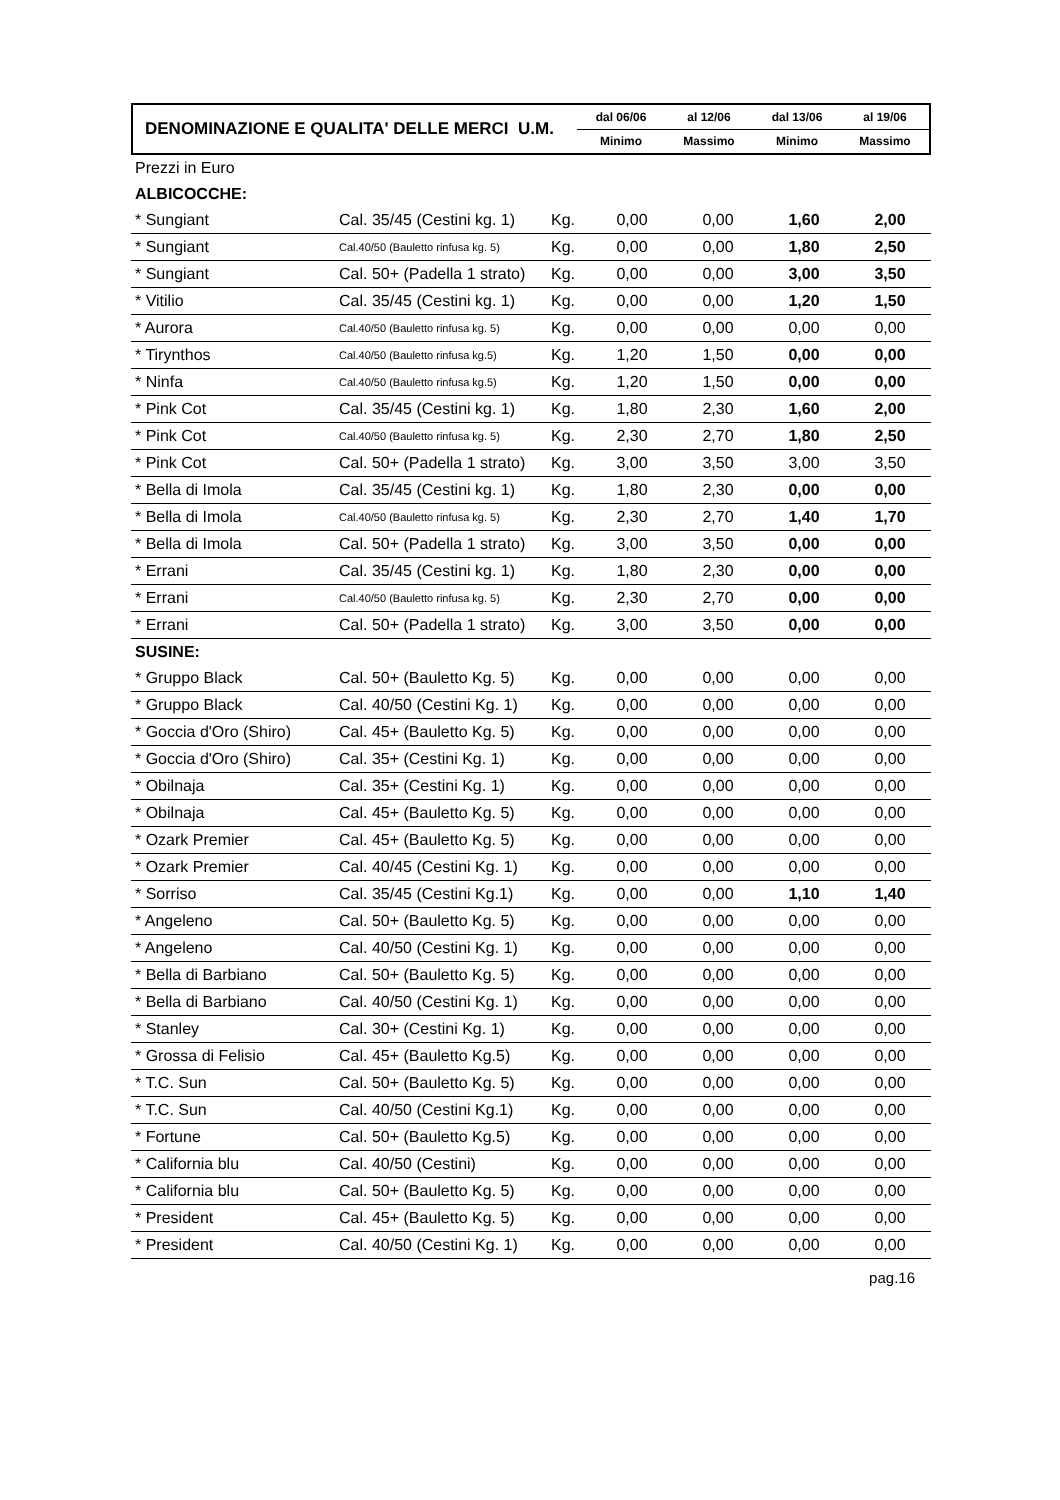| DENOMINAZIONE E QUALITA' DELLE MERCI U.M. | dal 06/06 | al 12/06 | dal 13/06 | al 19/06 |
| | Minimo | Massimo | Minimo | Massimo |
| Prezzi in Euro | | | | | | |
| ALBICOCCHE: | | | | | | |
| * Sungiant | Cal. 35/45 (Cestini kg. 1) | Kg. | 0,00 | 0,00 | 1,60 | 2,00 |
| * Sungiant | Cal.40/50 (Bauletto rinfusa kg. 5) | Kg. | 0,00 | 0,00 | 1,80 | 2,50 |
| * Sungiant | Cal. 50+ (Padella 1 strato) | Kg. | 0,00 | 0,00 | 3,00 | 3,50 |
| * Vitilio | Cal. 35/45 (Cestini kg. 1) | Kg. | 0,00 | 0,00 | 1,20 | 1,50 |
| * Aurora | Cal.40/50 (Bauletto rinfusa kg. 5) | Kg. | 0,00 | 0,00 | 0,00 | 0,00 |
| * Tirynthos | Cal.40/50 (Bauletto rinfusa kg.5) | Kg. | 1,20 | 1,50 | 0,00 | 0,00 |
| * Ninfa | Cal.40/50 (Bauletto rinfusa kg.5) | Kg. | 1,20 | 1,50 | 0,00 | 0,00 |
| * Pink Cot | Cal. 35/45 (Cestini kg. 1) | Kg. | 1,80 | 2,30 | 1,60 | 2,00 |
| * Pink Cot | Cal.40/50 (Bauletto rinfusa kg. 5) | Kg. | 2,30 | 2,70 | 1,80 | 2,50 |
| * Pink Cot | Cal. 50+ (Padella 1 strato) | Kg. | 3,00 | 3,50 | 3,00 | 3,50 |
| * Bella di Imola | Cal. 35/45 (Cestini kg. 1) | Kg. | 1,80 | 2,30 | 0,00 | 0,00 |
| * Bella di Imola | Cal.40/50 (Bauletto rinfusa kg. 5) | Kg. | 2,30 | 2,70 | 1,40 | 1,70 |
| * Bella di Imola | Cal. 50+ (Padella 1 strato) | Kg. | 3,00 | 3,50 | 0,00 | 0,00 |
| * Errani | Cal. 35/45 (Cestini kg. 1) | Kg. | 1,80 | 2,30 | 0,00 | 0,00 |
| * Errani | Cal.40/50 (Bauletto rinfusa kg. 5) | Kg. | 2,30 | 2,70 | 0,00 | 0,00 |
| * Errani | Cal. 50+ (Padella 1 strato) | Kg. | 3,00 | 3,50 | 0,00 | 0,00 |
| SUSINE: | | | | | | |
| * Gruppo Black | Cal. 50+ (Bauletto Kg. 5) | Kg. | 0,00 | 0,00 | 0,00 | 0,00 |
| * Gruppo Black | Cal. 40/50 (Cestini Kg. 1) | Kg. | 0,00 | 0,00 | 0,00 | 0,00 |
| * Goccia d'Oro (Shiro) | Cal. 45+ (Bauletto Kg. 5) | Kg. | 0,00 | 0,00 | 0,00 | 0,00 |
| * Goccia d'Oro (Shiro) | Cal. 35+ (Cestini Kg. 1) | Kg. | 0,00 | 0,00 | 0,00 | 0,00 |
| * Obilnaja | Cal. 35+ (Cestini Kg. 1) | Kg. | 0,00 | 0,00 | 0,00 | 0,00 |
| * Obilnaja | Cal. 45+ (Bauletto Kg. 5) | Kg. | 0,00 | 0,00 | 0,00 | 0,00 |
| * Ozark Premier | Cal. 45+ (Bauletto Kg. 5) | Kg. | 0,00 | 0,00 | 0,00 | 0,00 |
| * Ozark Premier | Cal. 40/45 (Cestini Kg. 1) | Kg. | 0,00 | 0,00 | 0,00 | 0,00 |
| * Sorriso | Cal. 35/45 (Cestini Kg.1) | Kg. | 0,00 | 0,00 | 1,10 | 1,40 |
| * Angeleno | Cal. 50+ (Bauletto Kg. 5) | Kg. | 0,00 | 0,00 | 0,00 | 0,00 |
| * Angeleno | Cal. 40/50 (Cestini Kg. 1) | Kg. | 0,00 | 0,00 | 0,00 | 0,00 |
| * Bella di Barbiano | Cal. 50+ (Bauletto Kg. 5) | Kg. | 0,00 | 0,00 | 0,00 | 0,00 |
| * Bella di Barbiano | Cal. 40/50 (Cestini Kg. 1) | Kg. | 0,00 | 0,00 | 0,00 | 0,00 |
| * Stanley | Cal. 30+ (Cestini Kg. 1) | Kg. | 0,00 | 0,00 | 0,00 | 0,00 |
| * Grossa di Felisio | Cal. 45+ (Bauletto Kg.5) | Kg. | 0,00 | 0,00 | 0,00 | 0,00 |
| * T.C. Sun | Cal. 50+ (Bauletto Kg. 5) | Kg. | 0,00 | 0,00 | 0,00 | 0,00 |
| * T.C. Sun | Cal. 40/50 (Cestini Kg.1) | Kg. | 0,00 | 0,00 | 0,00 | 0,00 |
| * Fortune | Cal. 50+ (Bauletto Kg.5) | Kg. | 0,00 | 0,00 | 0,00 | 0,00 |
| * California blu | Cal. 40/50 (Cestini) | Kg. | 0,00 | 0,00 | 0,00 | 0,00 |
| * California blu | Cal. 50+ (Bauletto Kg. 5) | Kg. | 0,00 | 0,00 | 0,00 | 0,00 |
| * President | Cal. 45+ (Bauletto Kg. 5) | Kg. | 0,00 | 0,00 | 0,00 | 0,00 |
| * President | Cal. 40/50 (Cestini Kg. 1) | Kg. | 0,00 | 0,00 | 0,00 | 0,00 |
pag.16